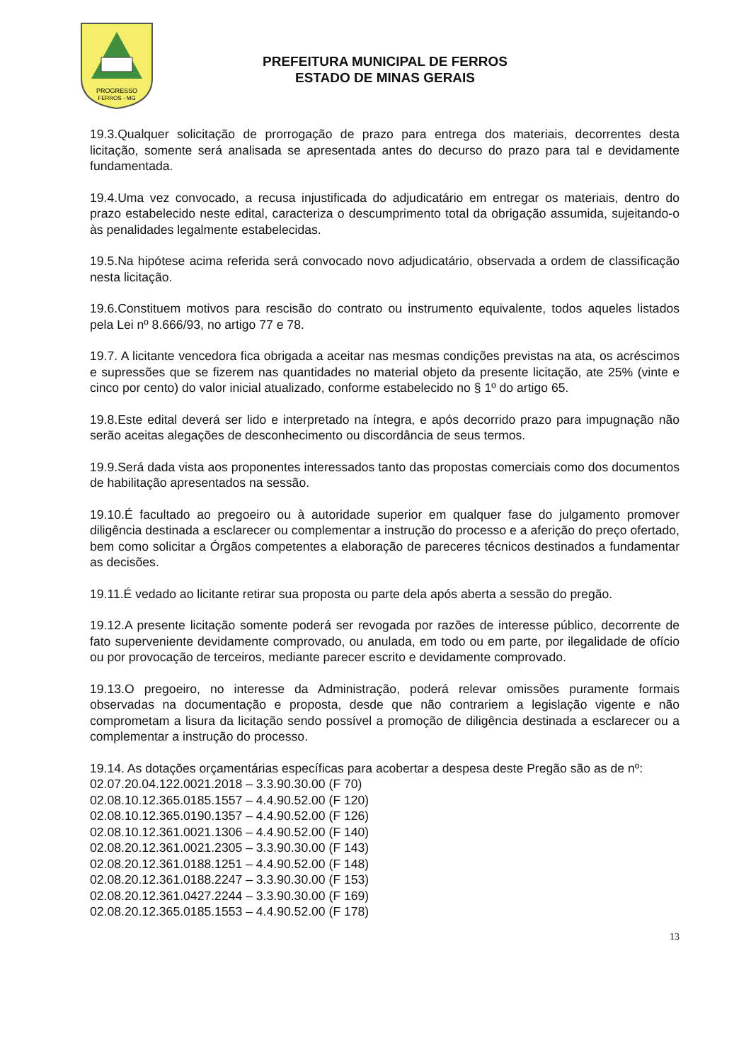PROGRESSO
FERROS - MG
PREFEITURA MUNICIPAL DE FERROS
ESTADO DE MINAS GERAIS
19.3.Qualquer solicitação de prorrogação de prazo para entrega dos materiais, decorrentes desta licitação, somente será analisada se apresentada antes do decurso do prazo para tal e devidamente fundamentada.
19.4.Uma vez convocado, a recusa injustificada do adjudicatário em entregar os materiais, dentro do prazo estabelecido neste edital, caracteriza o descumprimento total da obrigação assumida, sujeitando-o às penalidades legalmente estabelecidas.
19.5.Na hipótese acima referida será convocado novo adjudicatário, observada a ordem de classificação nesta licitação.
19.6.Constituem motivos para rescisão do contrato ou instrumento equivalente, todos aqueles listados pela Lei nº 8.666/93, no artigo 77 e 78.
19.7. A licitante vencedora fica obrigada a aceitar nas mesmas condições previstas na ata, os acréscimos e supressões que se fizerem nas quantidades no material objeto da presente licitação, ate 25% (vinte e cinco por cento) do valor inicial atualizado, conforme estabelecido no § 1º do artigo 65.
19.8.Este edital deverá ser lido e interpretado na íntegra, e após decorrido prazo para impugnação não serão aceitas alegações de desconhecimento ou discordância de seus termos.
19.9.Será dada vista aos proponentes interessados tanto das propostas comerciais como dos documentos de habilitação apresentados na sessão.
19.10.É facultado ao pregoeiro ou à autoridade superior em qualquer fase do julgamento promover diligência destinada a esclarecer ou complementar a instrução do processo e a aferição do preço ofertado, bem como solicitar a Órgãos competentes a elaboração de pareceres técnicos destinados a fundamentar as decisões.
19.11.É vedado ao licitante retirar sua proposta ou parte dela após aberta a sessão do pregão.
19.12.A presente licitação somente poderá ser revogada por razões de interesse público, decorrente de fato superveniente devidamente comprovado, ou anulada, em todo ou em parte, por ilegalidade de ofício ou por provocação de terceiros, mediante parecer escrito e devidamente comprovado.
19.13.O pregoeiro, no interesse da Administração, poderá relevar omissões puramente formais observadas na documentação e proposta, desde que não contrariem a legislação vigente e não comprometam a lisura da licitação sendo possível a promoção de diligência destinada a esclarecer ou a complementar a instrução do processo.
19.14. As dotações orçamentárias específicas para acobertar a despesa deste Pregão são as de nº:
02.07.20.04.122.0021.2018 – 3.3.90.30.00 (F 70)
02.08.10.12.365.0185.1557 – 4.4.90.52.00 (F 120)
02.08.10.12.365.0190.1357 – 4.4.90.52.00 (F 126)
02.08.10.12.361.0021.1306 – 4.4.90.52.00 (F 140)
02.08.20.12.361.0021.2305 – 3.3.90.30.00 (F 143)
02.08.20.12.361.0188.1251 – 4.4.90.52.00 (F 148)
02.08.20.12.361.0188.2247 – 3.3.90.30.00 (F 153)
02.08.20.12.361.0427.2244 – 3.3.90.30.00 (F 169)
02.08.20.12.365.0185.1553 – 4.4.90.52.00 (F 178)
13